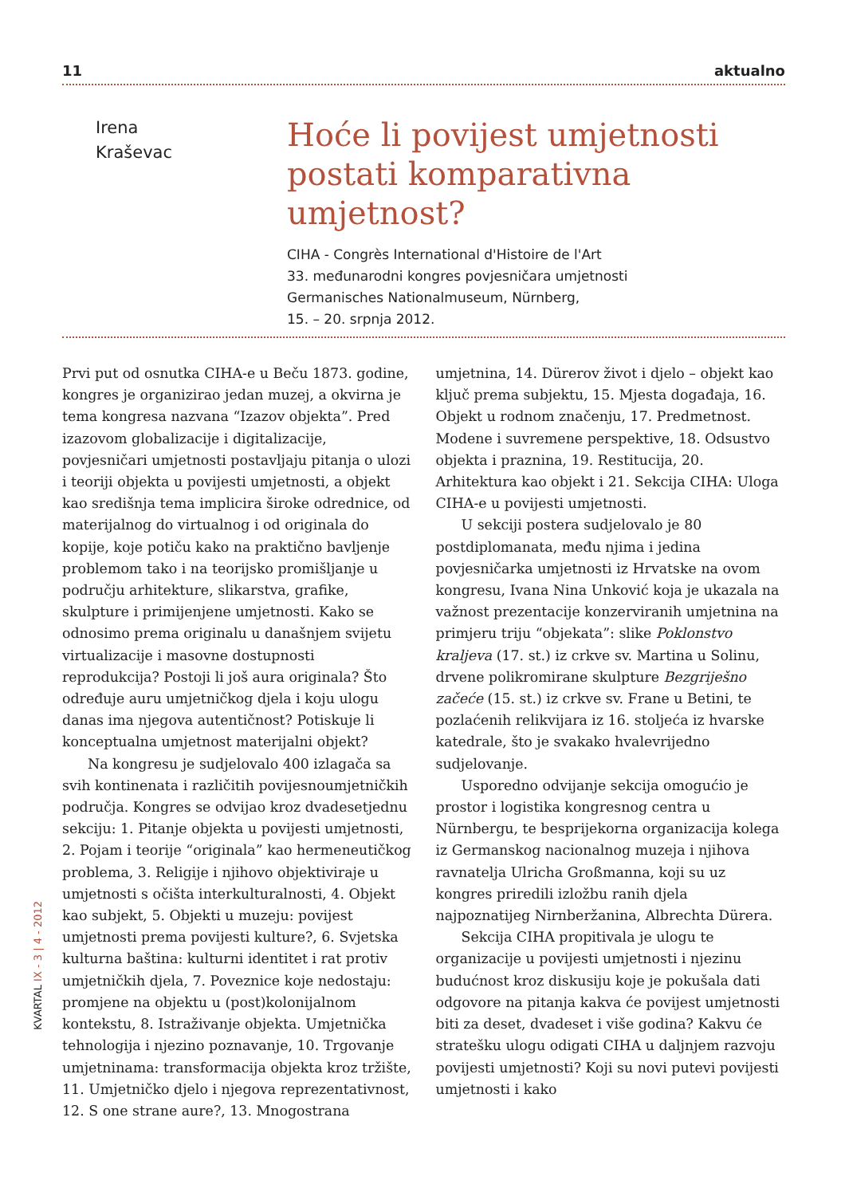11 aktualno
Irena
Kraševac
Hoće li povijest umjetnosti postati komparativna umjetnost?
CIHA - Congrès International d'Histoire de l'Art
33. međunarodni kongres povjesničara umjetnosti
Germanisches Nationalmuseum, Nürnberg,
15. – 20. srpnja 2012.
Prvi put od osnutka CIHA-e u Beču 1873. godine, kongres je organizirao jedan muzej, a okvirna je tema kongresa nazvana “Izazov objekta”. Pred izazovom globalizacije i digitalizacije, povjesničari umjetnosti postavljaju pitanja o ulozi i teoriji objekta u povijesti umjetnosti, a objekt kao središnja tema implicira široke odrednice, od materijalnog do virtualnog i od originala do kopije, koje potiču kako na praktično bavljenje problemom tako i na teorijsko promišljanje u području arhitekture, slikarstva, grafike, skulpture i primijenjene umjetnosti. Kako se odnosimo prema originalu u današnjem svijetu virtualizacije i masovne dostupnosti reprodukcija? Postoji li još aura originala? Što određuje auru umjetničkog djela i koju ulogu danas ima njegova autentičnost? Potiskuje li konceptualna umjetnost materijalni objekt?
Na kongresu je sudjelovalo 400 izlagača sa svih kontinenata i različitih povijesnoumjetničkih područja. Kongres se odvijao kroz dvadesetjednu sekciju: 1. Pitanje objekta u povijesti umjetnosti, 2. Pojam i teorije “originala” kao hermeneutičkog problema, 3. Religije i njihovo objektiviraje u umjetnosti s očišta interkulturalnosti, 4. Objekt kao subjekt, 5. Objekti u muzeju: povijest umjetnosti prema povijesti kulture?, 6. Svjetska kulturna baština: kulturni identitet i rat protiv umjetničkih djela, 7. Poveznice koje nedostaju: promjene na objektu u (post)kolonijalnom kontekstu, 8. Istraživanje objekta. Umjetnička tehnologija i njezino poznavanje, 10. Trgovanje umjetninama: transformacija objekta kroz tržište, 11. Umjetničko djelo i njegova reprezentativnost, 12. S one strane aure?, 13. Mnogostrana umjetnina, 14. Dürerov život i djelo – objekt kao ključ prema subjektu, 15. Mjesta događaja, 16. Objekt u rodnom značenju, 17. Predmetnost. Modene i suvremene perspektive, 18. Odsustvo objekta i praznina, 19. Restitucija, 20. Arhitektura kao objekt i 21. Sekcija CIHA: Uloga CIHA-e u povijesti umjetnosti.
U sekciji postera sudjelovalo je 80 postdiplomanata, među njima i jedina povjesničarka umjetnosti iz Hrvatske na ovom kongresu, Ivana Nina Unković koja je ukazala na važnost prezentacije konzerviranih umjetnina na primjeru triju “objekata”: slike Poklonstvo kraljeva (17. st.) iz crkve sv. Martina u Solinu, drvene polikromirane skulpture Bezgriješno začeće (15. st.) iz crkve sv. Frane u Betini, te pozlaćenih relikvijara iz 16. stoljeća iz hvarske katedrale, što je svakako hvalevrijedno sudjelovanje.
Usporedno odvijanje sekcija omogućio je prostor i logistika kongresnog centra u Nürnbergu, te besprijekorna organizacija kolega iz Germanskog nacionalnog muzeja i njihova ravnatelja Ulricha Großmanna, koji su uz kongres priredili izložbu ranih djela najpoznatijeg Nirnberžanina, Albrechta Dürera.
Sekcija CIHA propitivala je ulogu te organizacije u povijesti umjetnosti i njezinu budućnost kroz diskusiju koje je pokušala dati odgovore na pitanja kakva će povijest umjetnosti biti za deset, dvadeset i više godina? Kakvu će stratešku ulogu odigati CIHA u daljnjem razvoju povijesti umjetnosti? Koji su novi putevi povijesti umjetnosti i kako
KVARTAL IX - 3 | 4 - 2012